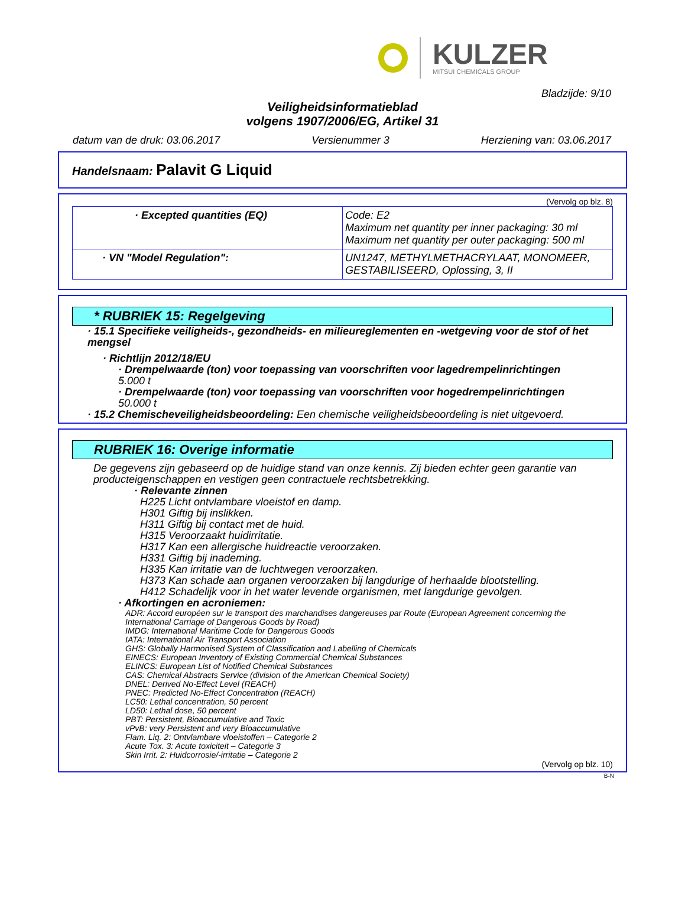KULZER
MITSUI CHEMICALS GROUP
Bladzijde: 9/10
Veiligheidsinformatieblad
volgens 1907/2006/EG, Artikel 31
datum van de druk: 03.06.2017 Versienummer 3 Herziening van: 03.06.2017
Handelsnaam: Palavit G Liquid
(Vervolg op blz. 8)
| · Excepted quantities (EQ) | Code: E2 Maximum net quantity per inner packaging: 30 ml Maximum net quantity per outer packaging: 500 ml |
| · VN "Model Regulation": | UN1247, METHYLMETHACRYLAAT, MONOMEER, GESTABILISEERD, Oplossing, 3, II |
* RUBRIEK 15: Regelgeving
· 15.1 Specifieke veiligheids-, gezondheids- en milieureglementen en -wetgeving voor de stof of het mengsel
· Richtlijn 2012/18/EU
· Drempelwaarde (ton) voor toepassing van voorschriften voor lagedrempelinrichtingen
5.000 t
· Drempelwaarde (ton) voor toepassing van voorschriften voor hogedrempelinrichtingen
50.000 t
· 15.2 Chemischeveiligheidsbeoordeling: Een chemische veiligheidsbeoordeling is niet uitgevoerd.
RUBRIEK 16: Overige informatie
De gegevens zijn gebaseerd op de huidige stand van onze kennis. Zij bieden echter geen garantie van producteigenschappen en vestigen geen contractuele rechtsbetrekking.
· Relevante zinnen
H225 Licht ontvlambare vloeistof en damp.
H301 Giftig bij inslikken.
H311 Giftig bij contact met de huid.
H315 Veroorzaakt huidirritatie.
H317 Kan een allergische huidreactie veroorzaken.
H331 Giftig bij inademing.
H335 Kan irritatie van de luchtwegen veroorzaken.
H373 Kan schade aan organen veroorzaken bij langdurige of herhaalde blootstelling.
H412 Schadelijk voor in het water levende organismen, met langdurige gevolgen.
· Afkortingen en acroniemen:
ADR: Accord européen sur le transport des marchandises dangereuses par Route (European Agreement concerning the International Carriage of Dangerous Goods by Road)
IMDG: International Maritime Code for Dangerous Goods
IATA: International Air Transport Association
GHS: Globally Harmonised System of Classification and Labelling of Chemicals
EINECS: European Inventory of Existing Commercial Chemical Substances
ELINCS: European List of Notified Chemical Substances
CAS: Chemical Abstracts Service (division of the American Chemical Society)
DNEL: Derived No-Effect Level (REACH)
PNEC: Predicted No-Effect Concentration (REACH)
LC50: Lethal concentration, 50 percent
LD50: Lethal dose, 50 percent
PBT: Persistent, Bioaccumulative and Toxic
vPvB: very Persistent and very Bioaccumulative
Flam. Liq. 2: Ontvlambare vloeistoffen – Categorie 2
Acute Tox. 3: Acute toxiciteit – Categorie 3
Skin Irrit. 2: Huidcorrosie/-irritatie – Categorie 2
(Vervolg op blz. 10)
B-N